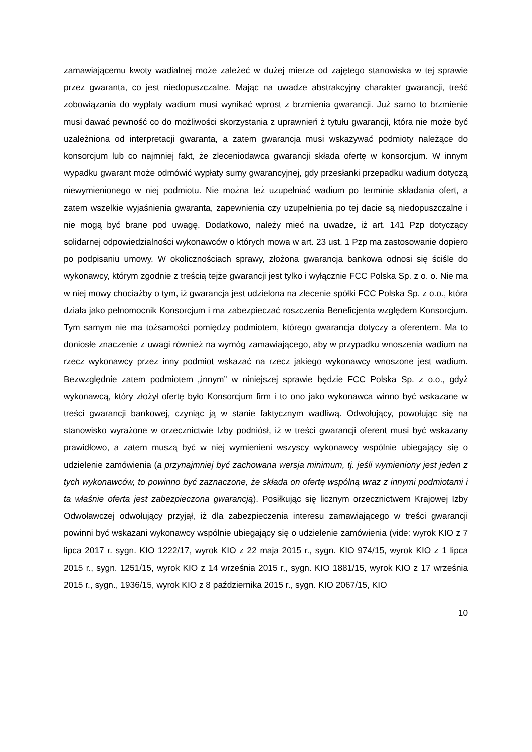zamawiającemu kwoty wadialnej może zależeć w dużej mierze od zajętego stanowiska w tej sprawie przez gwaranta, co jest niedopuszczalne. Mając na uwadze abstrakcyjny charakter gwarancji, treść zobowiązania do wypłaty wadium musi wynikać wprost z brzmienia gwarancji. Już sarno to brzmienie musi dawać pewność co do możliwości skorzystania z uprawnień ż tytułu gwarancji, która nie może być uzależniona od interpretacji gwaranta, a zatem gwarancja musi wskazywać podmioty należące do konsorcjum lub co najmniej fakt, że zleceniodawca gwarancji składa ofertę w konsorcjum. W innym wypadku gwarant może odmówić wypłaty sumy gwarancyjnej, gdy przesłanki przepadku wadium dotyczą niewymienionego w niej podmiotu. Nie można też uzupełniać wadium po terminie składania ofert, a zatem wszelkie wyjaśnienia gwaranta, zapewnienia czy uzupełnienia po tej dacie są niedopuszczalne i nie mogą być brane pod uwagę. Dodatkowo, należy mieć na uwadze, iż art. 141 Pzp dotyczący solidarnej odpowiedzialności wykonawców o których mowa w art. 23 ust. 1 Pzp ma zastosowanie dopiero po podpisaniu umowy. W okolicznościach sprawy, złożona gwarancja bankowa odnosi się ściśle do wykonawcy, którym zgodnie z treścią tejże gwarancji jest tylko i wyłącznie FCC Polska Sp. z o. o. Nie ma w niej mowy chociażby o tym, iż gwarancja jest udzielona na zlecenie spółki FCC Polska Sp. z o.o., która działa jako pełnomocnik Konsorcjum i ma zabezpieczać roszczenia Beneficjenta względem Konsorcjum. Tym samym nie ma tożsamości pomiędzy podmiotem, którego gwarancja dotyczy a oferentem. Ma to doniosłe znaczenie z uwagi również na wymóg zamawiającego, aby w przypadku wnoszenia wadium na rzecz wykonawcy przez inny podmiot wskazać na rzecz jakiego wykonawcy wnoszone jest wadium. Bezwzględnie zatem podmiotem „innym” w niniejszej sprawie będzie FCC Polska Sp. z o.o., gdyż wykonawcą, który złożył ofertę było Konsorcjum firm i to ono jako wykonawca winno być wskazane w treści gwarancji bankowej, czyniąc ją w stanie faktycznym wadliwą. Odwołujący, powołując się na stanowisko wyrażone w orzecznictwie Izby podniósł, iż w treści gwarancji oferent musi być wskazany prawidłowo, a zatem muszą być w niej wymienieni wszyscy wykonawcy wspólnie ubiegający się o udzielenie zamówienia (a przynajmniej być zachowana wersja minimum, tj. jeśli wymieniony jest jeden z tych wykonawców, to powinno być zaznaczone, że składa on ofertę wspólną wraz z innymi podmiotami i ta właśnie oferta jest zabezpieczona gwarancją). Posiłkując się licznym orzecznictwem Krajowej Izby Odwoławczej odwołujący przyjął, iż dla zabezpieczenia interesu zamawiającego w treści gwarancji powinni być wskazani wykonawcy wspólnie ubiegający się o udzielenie zamówienia (vide: wyrok KIO z 7 lipca 2017 r. sygn. KIO 1222/17, wyrok KIO z 22 maja 2015 r., sygn. KIO 974/15, wyrok KIO z 1 lipca 2015 r., sygn. 1251/15, wyrok KIO z 14 września 2015 r., sygn. KIO 1881/15, wyrok KIO z 17 września 2015 r., sygn., 1936/15, wyrok KIO z 8 października 2015 r., sygn. KIO 2067/15, KIO
10